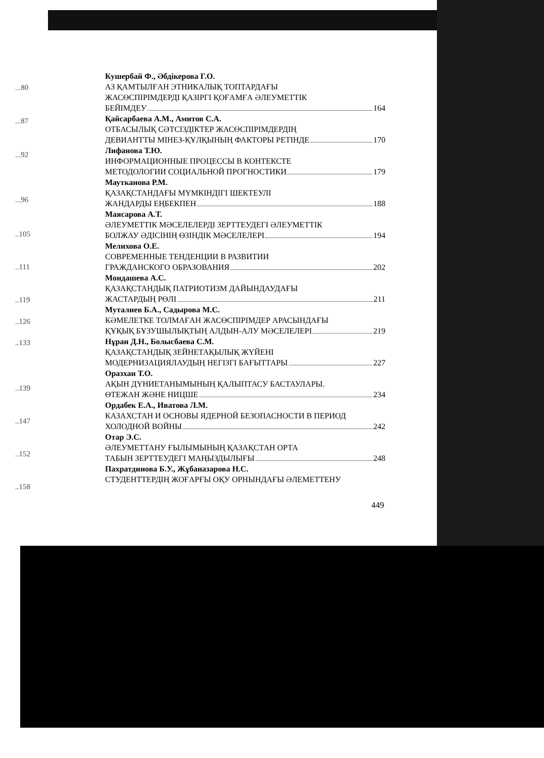...80
...87
...92
...96
..105
..111
..119
..126
..133
..139
..147
..152
..158
Кушербай Ф., Әбдікерова Г.О.
АЗ ҚАМТЫЛҒАН ЭТНИКАЛЫҚ ТОПТАРДАҒЫ
ЖАСӨСПІРІМДЕРДІ ҚАЗІРГІ ҚОҒАМҒА ӘЛЕУМЕТТІК
БЕЙІМДЕУ 164
Қайсарбаева А.М., Амитов С.А.
ОТБАСЫЛЫҚ СӘТСІЗДІКТЕР ЖАСӨСПІРІМДЕРДІҢ
ДЕВИАНТТЫ МІНЕЗ-ҚҰЛҚЫНЫҢ ФАКТОРЫ РЕТІНДЕ 170
Лифанова Т.Ю.
ИНФОРМАЦИОННЫЕ ПРОЦЕССЫ В КОНТЕКСТЕ
МЕТОДОЛОГИИ СОЦИАЛЬНОЙ ПРОГНОСТИКИ 179
Мауткaнова Р.М.
ҚАЗАҚСТАНДАҒЫ МҮМКІНДІГІ ШЕКТЕУЛІ
ЖАНДАРДЫ ЕҢБЕКПЕН 188
Маясарова А.Т.
ӘЛЕУМЕТТІК МӘСЕЛЕЛЕРДІ ЗЕРТТЕУДЕГІ ӘЛЕУМЕТТІК
БОЛЖАУ ӘДІСІНІҢ ӨЗІНДІК МӘСЕЛЕЛЕРІ 194
Мелихова О.Е.
СОВРЕМЕННЫЕ ТЕНДЕНЦИИ В РАЗВИТИИ
ГРАЖДАНСКОГО ОБРАЗОВАНИЯ 202
Мондашева А.С.
ҚАЗАҚСТАНДЫҚ ПАТРИОТИЗМ ДАЙЫНДАУДАҒЫ
ЖАСТАРДЫҢ РӨЛІ 211
Муталиев Б.А., Садырова М.С.
КӘМЕЛЕТКЕ ТОЛМАҒАН ЖАСӨСПІРІМДЕР АРАСЫНДАҒЫ
ҚҰҚЫҚ БҰЗУШЫЛЫҚТЫҢ АЛДЫН-АЛУ МӘСЕЛЕЛЕРІ 219
Нұран Д.Н., Болысбаева С.М.
ҚАЗАҚСТАНДЫҚ ЗЕЙНЕТАҚЫЛЫҚ ЖҮЙЕНІ
МОДЕРНИЗАЦИЯЛАУДЫҢ НЕГІЗГІ БАҒЫТТАРЫ 227
Оразхан Т.О.
АҚЫН ДҮНИЕТАНЫМЫНЫҢ ҚАЛЫПТАСУ БАСТАУЛАРЫ.
ӨТЕЖАН ЖӘНЕ НИЦШЕ 234
Ордабек Е.А., Иватова Л.М.
КАЗАХСТАН И ОСНОВЫ ЯДЕРНОЙ БЕЗОПАСНОСТИ В ПЕРИОД
ХОЛОДНОЙ ВОЙНЫ 242
Отар Э.С.
ӘЛЕУМЕТТАНУ ҒЫЛЫМЫНЫҢ ҚАЗАҚСТАН ОРТА
ТАБЫН ЗЕРТТЕУДЕГІ МАҢЫЗДЫЛЫҒЫ 248
Пахратдинова Б.У., Жұбаназарова Н.С.
СТУДЕНТТЕРДІҢ ЖОҒАРҒЫ ОҚУ ОРНЫНДАҒЫ ӘЛЕМЕТТЕНУ
449